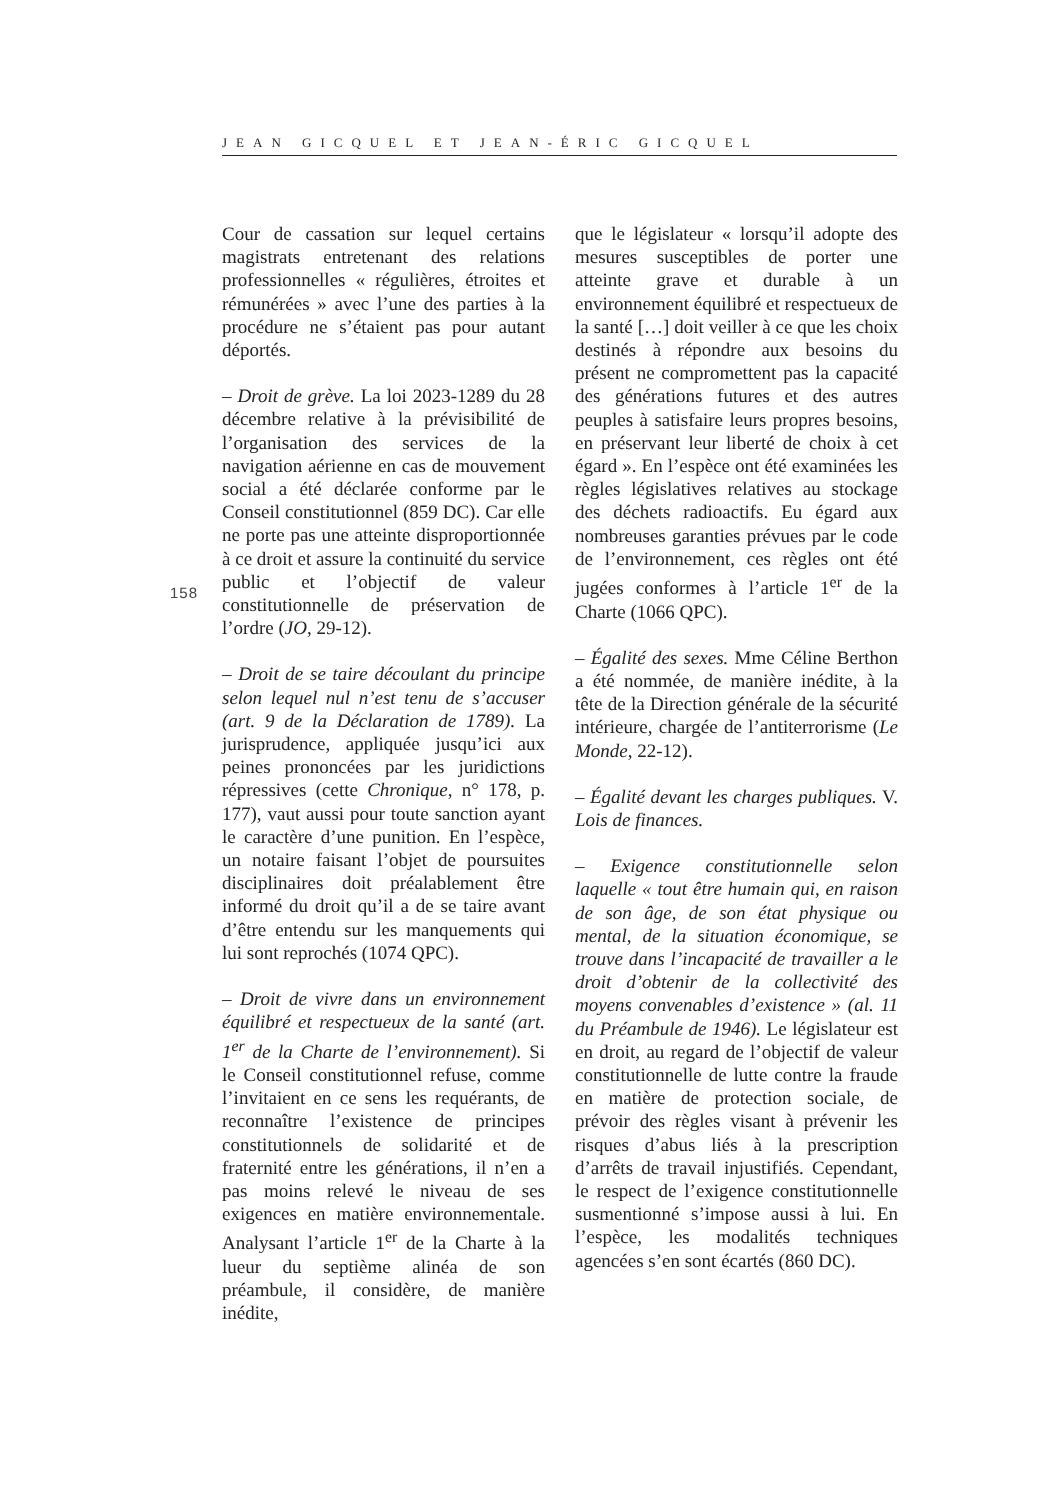JEAN GICQUEL ET JEAN-ÉRIC GICQUEL
158
Cour de cassation sur lequel certains magistrats entretenant des relations professionnelles « régulières, étroites et rémunérées » avec l’une des parties à la procédure ne s’étaient pas pour autant déportés.
– Droit de grève. La loi 2023-1289 du 28 décembre relative à la prévisibilité de l’organisation des services de la navigation aérienne en cas de mouvement social a été déclarée conforme par le Conseil constitutionnel (859 DC). Car elle ne porte pas une atteinte disproportionnée à ce droit et assure la continuité du service public et l’objectif de valeur constitutionnelle de préservation de l’ordre (JO, 29-12).
– Droit de se taire découlant du principe selon lequel nul n’est tenu de s’accuser (art. 9 de la Déclaration de 1789). La jurisprudence, appliquée jusqu’ici aux peines prononcées par les juridictions répressives (cette Chronique, n° 178, p. 177), vaut aussi pour toute sanction ayant le caractère d’une punition. En l’espèce, un notaire faisant l’objet de poursuites disciplinaires doit préalablement être informé du droit qu’il a de se taire avant d’être entendu sur les manquements qui lui sont reprochés (1074 QPC).
– Droit de vivre dans un environnement équilibré et respectueux de la santé (art. 1<sup>er</sup> de la Charte de l’environnement). Si le Conseil constitutionnel refuse, comme l’invitaient en ce sens les requérants, de reconnaître l’existence de principes constitutionnels de solidarité et de fraternité entre les générations, il n’en a pas moins relevé le niveau de ses exigences en matière environnementale. Analysant l’article 1<sup>er</sup> de la Charte à la lueur du septième alinéa de son préambule, il considère, de manière inédite,
que le législateur « lorsqu’il adopte des mesures susceptibles de porter une atteinte grave et durable à un environnement équilibré et respectueux de la santé […] doit veiller à ce que les choix destinés à répondre aux besoins du présent ne compromettent pas la capacité des générations futures et des autres peuples à satisfaire leurs propres besoins, en préservant leur liberté de choix à cet égard ». En l’espèce ont été examinées les règles législatives relatives au stockage des déchets radioactifs. Eu égard aux nombreuses garanties prévues par le code de l’environnement, ces règles ont été jugées conformes à l’article 1<sup>er</sup> de la Charte (1066 QPC).
– Égalité des sexes. Mme Céline Berthon a été nommée, de manière inédite, à la tête de la Direction générale de la sécurité intérieure, chargée de l’antiterrorisme (Le Monde, 22-12).
– Égalité devant les charges publiques. V. Lois de finances.
– Exigence constitutionnelle selon laquelle « tout être humain qui, en raison de son âge, de son état physique ou mental, de la situation économique, se trouve dans l’incapacité de travailler a le droit d’obtenir de la collectivité des moyens convenables d’existence » (al. 11 du Préambule de 1946). Le législateur est en droit, au regard de l’objectif de valeur constitutionnelle de lutte contre la fraude en matière de protection sociale, de prévoir des règles visant à prévenir les risques d’abus liés à la prescription d’arrêts de travail injustifiés. Cependant, le respect de l’exigence constitutionnelle susmentionné s’impose aussi à lui. En l’espèce, les modalités techniques agencées s’en sont écartés (860 DC).